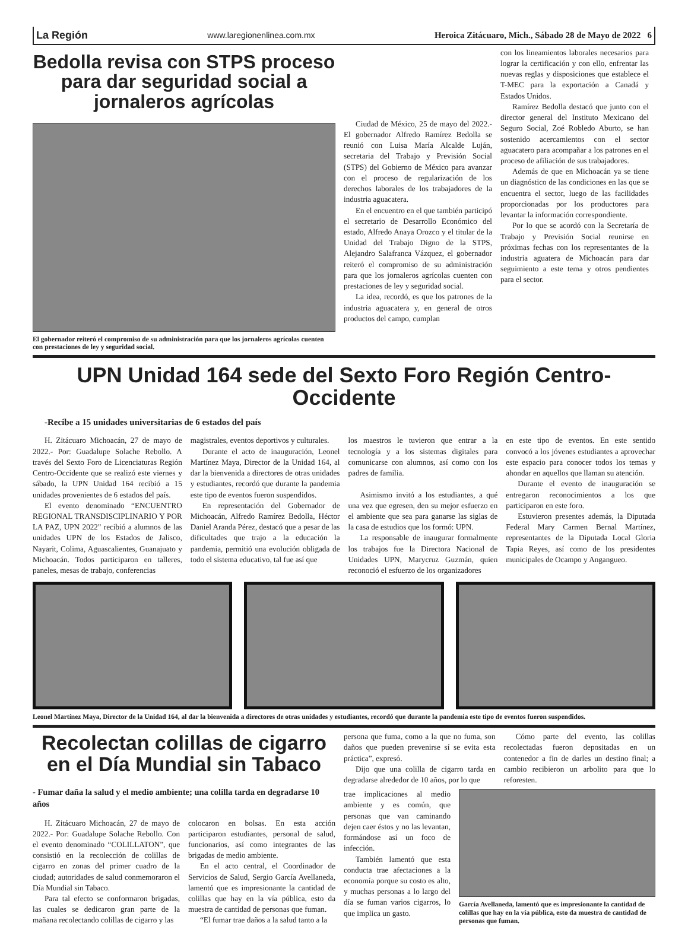La Región www.laregionenlinea.com.mx Heroica Zitácuaro, Mich., Sábado 28 de Mayo de 2022 6
Bedolla revisa con STPS proceso para dar seguridad social a jornaleros agrícolas
El gobernador reiteró el compromiso de su administración para que los jornaleros agrícolas cuenten con prestaciones de ley y seguridad social.
Ciudad de México, 25 de mayo del 2022.- El gobernador Alfredo Ramírez Bedolla se reunió con Luisa María Alcalde Luján, secretaria del Trabajo y Previsión Social (STPS) del Gobierno de México para avanzar con el proceso de regularización de los derechos laborales de los trabajadores de la industria aguacatera.
En el encuentro en el que también participó el secretario de Desarrollo Económico del estado, Alfredo Anaya Orozco y el titular de la Unidad del Trabajo Digno de la STPS, Alejandro Salafranca Vázquez, el gobernador reiteró el compromiso de su administración para que los jornaleros agrícolas cuenten con prestaciones de ley y seguridad social.
La idea, recordó, es que los patrones de la industria aguacatera y, en general de otros productos del campo, cumplan
con los lineamientos laborales necesarios para lograr la certificación y con ello, enfrentar las nuevas reglas y disposiciones que establece el T-MEC para la exportación a Canadá y Estados Unidos.
Ramírez Bedolla destacó que junto con el director general del Instituto Mexicano del Seguro Social, Zoé Robledo Aburto, se han sostenido acercamientos con el sector aguacatero para acompañar a los patrones en el proceso de afiliación de sus trabajadores.
Además de que en Michoacán ya se tiene un diagnóstico de las condiciones en las que se encuentra el sector, luego de las facilidades proporcionadas por los productores para levantar la información correspondiente.
Por lo que se acordó con la Secretaría de Trabajo y Previsión Social reunirse en próximas fechas con los representantes de la industria aguatera de Michoacán para dar seguimiento a este tema y otros pendientes para el sector.
UPN Unidad 164 sede del Sexto Foro Región Centro-Occidente
-Recibe a 15 unidades universitarias de 6 estados del país
H. Zitácuaro Michoacán, 27 de mayo de 2022.- Por: Guadalupe Solache Rebollo. A través del Sexto Foro de Licenciaturas Región Centro-Occidente que se realizó este viernes y sábado, la UPN Unidad 164 recibió a 15 unidades provenientes de 6 estados del país.
El evento denominado “ENCUENTRO REGIONAL TRANSDISCIPLINARIO Y POR LA PAZ, UPN 2022" recibió a alumnos de las unidades UPN de los Estados de Jalisco, Nayarit, Colima, Aguascalientes, Guanajuato y Michoacán. Todos participaron en talleres, paneles, mesas de trabajo, conferencias
magistrales, eventos deportivos y culturales.
Durante el acto de inauguración, Leonel Martínez Maya, Director de la Unidad 164, al dar la bienvenida a directores de otras unidades y estudiantes, recordó que durante la pandemia este tipo de eventos fueron suspendidos.
En representación del Gobernador de Michoacán, Alfredo Ramírez Bedolla, Héctor Daniel Aranda Pérez, destacó que a pesar de las dificultades que trajo a la educación la pandemia, permitió una evolución obligada de todo el sistema educativo, tal fue así que
los maestros le tuvieron que entrar a la tecnología y a los sistemas digitales para comunicarse con alumnos, así como con los padres de familia.
Asimismo invitó a los estudiantes, a qué una vez que egresen, den su mejor esfuerzo en el ambiente que sea para ganarse las siglas de la casa de estudios que los formó: UPN.
La responsable de inaugurar formalmente los trabajos fue la Directora Nacional de Unidades UPN, Marycruz Guzmán, quien reconoció el esfuerzo de los organizadores
en este tipo de eventos. En este sentido convocó a los jóvenes estudiantes a aprovechar este espacio para conocer todos los temas y ahondar en aquellos que llaman su atención.
Durante el evento de inauguración se entregaron reconocimientos a los que participaron en este foro.
Estuvieron presentes además, la Diputada Federal Mary Carmen Bernal Martínez, representantes de la Diputada Local Gloria Tapia Reyes, así como de los presidentes municipales de Ocampo y Angangueo.
Leonel Martínez Maya, Director de la Unidad 164, al dar la bienvenida a directores de otras unidades y estudiantes, recordó que durante la pandemia este tipo de eventos fueron suspendidos.
Recolectan colillas de cigarro en el Día Mundial sin Tabaco
- Fumar daña la salud y el medio ambiente; una colilla tarda en degradarse 10 años
H. Zitácuaro Michoacán, 27 de mayo de 2022.- Por: Guadalupe Solache Rebollo. Con el evento denominado “COLILLATON”, que consistió en la recolección de colillas de cigarro en zonas del primer cuadro de la ciudad; autoridades de salud conmemoraron el Día Mundial sin Tabaco.
Para tal efecto se conformaron brigadas, las cuales se dedicaron gran parte de la mañana recolectando colillas de cigarro y las
colocaron en bolsas. En esta acción participaron estudiantes, personal de salud, funcionarios, así como integrantes de las brigadas de medio ambiente.
En el acto central, el Coordinador de Servicios de Salud, Sergio García Avellaneda, lamentó que es impresionante la cantidad de colillas que hay en la vía pública, esto da muestra de cantidad de personas que fuman.
“El fumar trae daños a la salud tanto a la
persona que fuma, como a la que no fuma, son daños que pueden prevenirse sí se evita esta práctica”, expresó.
Dijo que una colilla de cigarro tarda en degradarse alrededor de 10 años, por lo que
Cómo parte del evento, las colillas recolectadas fueron depositadas en un contenedor a fin de darles un destino final; a cambio recibieron un arbolito para que lo reforesten.
trae implicaciones al medio ambiente y es común, que personas que van caminando dejen caer éstos y no las levantan, formándose así un foco de infección.
También lamentó que esta conducta trae afectaciones a la economía porque su costo es alto, y muchas personas a lo largo del día se fuman varios cigarros, lo que implica un gasto.
García Avellaneda, lamentó que es impresionante la cantidad de colillas que hay en la vía pública, esto da muestra de cantidad de personas que fuman.